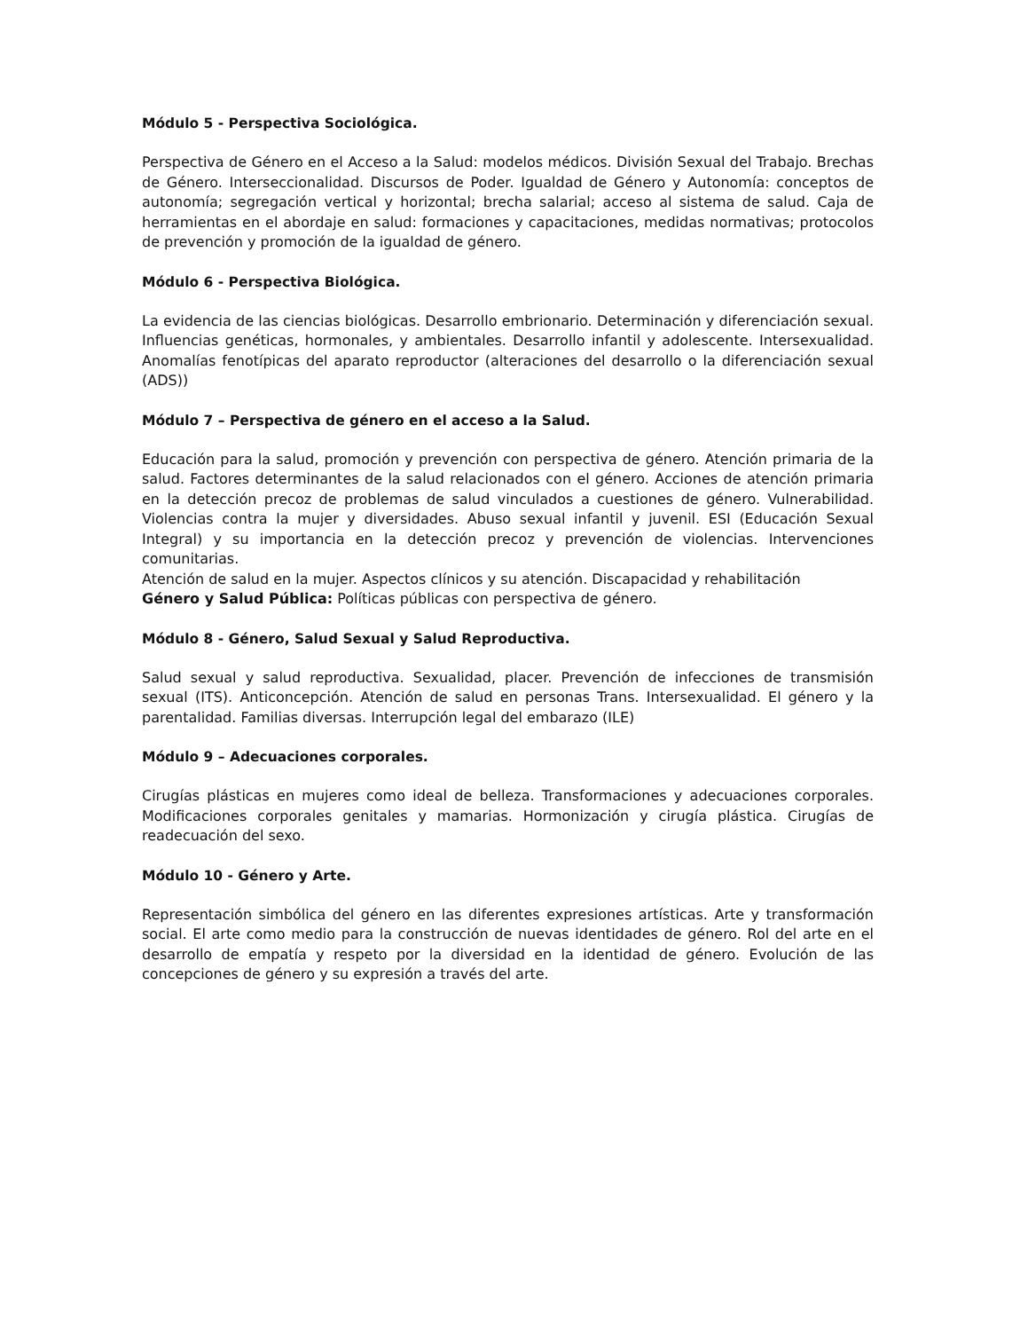Módulo 5 - Perspectiva Sociológica.
Perspectiva de Género en el Acceso a la Salud: modelos médicos. División Sexual del Trabajo. Brechas de Género. Interseccionalidad. Discursos de Poder. Igualdad de Género y Autonomía: conceptos de autonomía; segregación vertical y horizontal; brecha salarial; acceso al sistema de salud. Caja de herramientas en el abordaje en salud: formaciones y capacitaciones, medidas normativas; protocolos de prevención y promoción de la igualdad de género.
Módulo 6 - Perspectiva Biológica.
La evidencia de las ciencias biológicas. Desarrollo embrionario. Determinación y diferenciación sexual. Influencias genéticas, hormonales, y ambientales. Desarrollo infantil y adolescente. Intersexualidad. Anomalías fenotípicas del aparato reproductor (alteraciones del desarrollo o la diferenciación sexual (ADS))
Módulo 7 – Perspectiva de género en el acceso a la Salud.
Educación para la salud, promoción y prevención con perspectiva de género. Atención primaria de la salud. Factores determinantes de la salud relacionados con el género. Acciones de atención primaria en la detección precoz de problemas de salud vinculados a cuestiones de género. Vulnerabilidad. Violencias contra la mujer y diversidades. Abuso sexual infantil y juvenil. ESI (Educación Sexual Integral) y su importancia en la detección precoz y prevención de violencias. Intervenciones comunitarias.
Atención de salud en la mujer. Aspectos clínicos y su atención. Discapacidad y rehabilitación
Género y Salud Pública: Políticas públicas con perspectiva de género.
Módulo 8 - Género, Salud Sexual y Salud Reproductiva.
Salud sexual y salud reproductiva. Sexualidad, placer. Prevención de infecciones de transmisión sexual (ITS). Anticoncepción. Atención de salud en personas Trans. Intersexualidad. El género y la parentalidad. Familias diversas. Interrupción legal del embarazo (ILE)
Módulo 9 – Adecuaciones corporales.
Cirugías plásticas en mujeres como ideal de belleza. Transformaciones y adecuaciones corporales. Modificaciones corporales genitales y mamarias. Hormonización y cirugía plástica. Cirugías de readecuación del sexo.
Módulo 10 - Género y Arte.
Representación simbólica del género en las diferentes expresiones artísticas. Arte y transformación social. El arte como medio para la construcción de nuevas identidades de género. Rol del arte en el desarrollo de empatía y respeto por la diversidad en la identidad de género. Evolución de las concepciones de género y su expresión a través del arte.